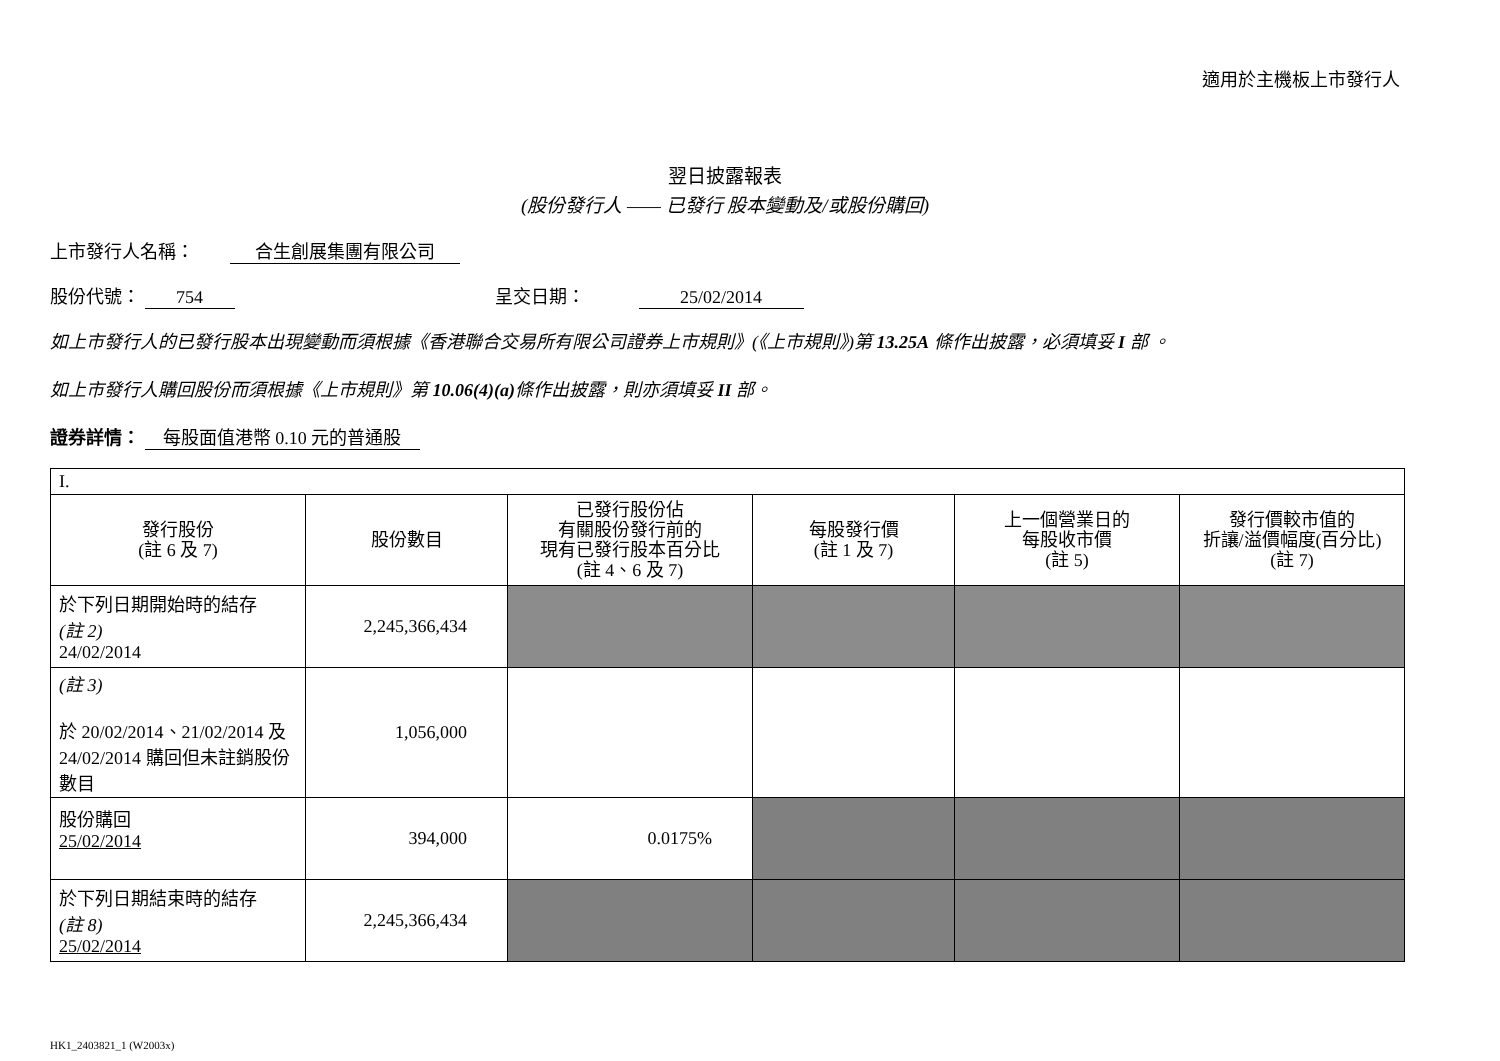適用於主機板上市發行人
翌日披露報表
(股份發行人 —— 已發行 股本變動及/或股份購回)
上市發行人名稱：　　合生創展集團有限公司
股份代號： 754 呈交日期：　　　25/02/2014
如上市發行人的已發行股本出現變動而須根據《香港聯合交易所有限公司證券上市規則》(《上市規則》)第 13.25A 條作出披露，必須填妥 I 部 。
如上市發行人購回股份而須根據《上市規則》第 10.06(4)(a) 條作出披露，則亦須填妥 II 部。
證券詳情： 每股面值港幣 0.10 元的普通股
| I. | | | | | |
| 發行股份 (註 6 及 7) | 股份數目 | 已發行股份佔 有關股份發行前的 現有已發行股本百分比 (註 4、6 及 7) | 每股發行價 (註 1 及 7) | 上一個營業日的 每股收市價 (註 5) | 發行價較市值的 折讓/溢價幅度(百分比) (註 7) |
| 於下列日期開始時的結存 (註 2) 24/02/2014 | 2,245,366,434 | | | | |
| (註 3) 於 20/02/2014、21/02/2014 及 24/02/2014 購回但未註銷股份數目 | 1,056,000 | | | | |
| 股份購回 25/02/2014 | 394,000 | 0.0175% | | | |
| 於下列日期結束時的結存 (註 8) 25/02/2014 | 2,245,366,434 | | | | |
HK1_2403821_1 (W2003x)